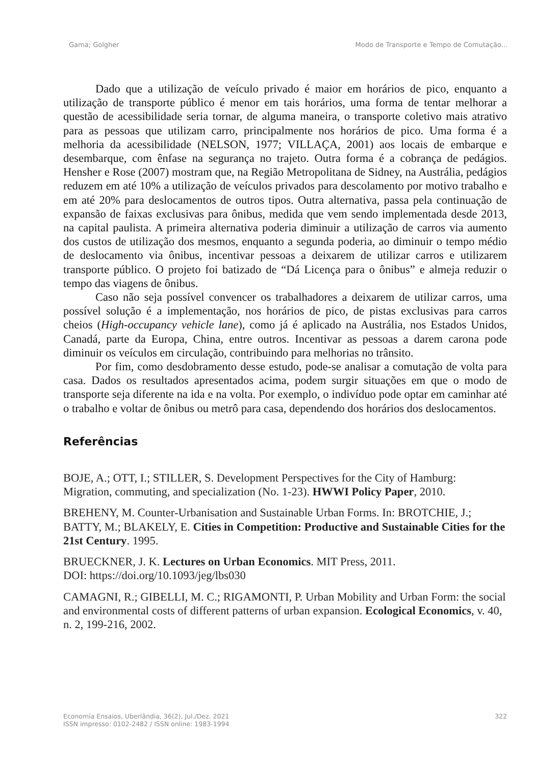Gama; Golgher Modo de Transporte e Tempo de Comutação...
Dado que a utilização de veículo privado é maior em horários de pico, enquanto a utilização de transporte público é menor em tais horários, uma forma de tentar melhorar a questão de acessibilidade seria tornar, de alguma maneira, o transporte coletivo mais atrativo para as pessoas que utilizam carro, principalmente nos horários de pico. Uma forma é a melhoria da acessibilidade (NELSON, 1977; VILLAÇA, 2001) aos locais de embarque e desembarque, com ênfase na segurança no trajeto. Outra forma é a cobrança de pedágios. Hensher e Rose (2007) mostram que, na Região Metropolitana de Sidney, na Austrália, pedágios reduzem em até 10% a utilização de veículos privados para descolamento por motivo trabalho e em até 20% para deslocamentos de outros tipos. Outra alternativa, passa pela continuação de expansão de faixas exclusivas para ônibus, medida que vem sendo implementada desde 2013, na capital paulista. A primeira alternativa poderia diminuir a utilização de carros via aumento dos custos de utilização dos mesmos, enquanto a segunda poderia, ao diminuir o tempo médio de deslocamento via ônibus, incentivar pessoas a deixarem de utilizar carros e utilizarem transporte público. O projeto foi batizado de “Dá Licença para o ônibus” e almeja reduzir o tempo das viagens de ônibus.
Caso não seja possível convencer os trabalhadores a deixarem de utilizar carros, uma possível solução é a implementação, nos horários de pico, de pistas exclusivas para carros cheios (High-occupancy vehicle lane), como já é aplicado na Austrália, nos Estados Unidos, Canadá, parte da Europa, China, entre outros. Incentivar as pessoas a darem carona pode diminuir os veículos em circulação, contribuindo para melhorias no trânsito.
Por fim, como desdobramento desse estudo, pode-se analisar a comutação de volta para casa. Dados os resultados apresentados acima, podem surgir situações em que o modo de transporte seja diferente na ida e na volta. Por exemplo, o indivíduo pode optar em caminhar até o trabalho e voltar de ônibus ou metrô para casa, dependendo dos horários dos deslocamentos.
Referências
BOJE, A.; OTT, I.; STILLER, S. Development Perspectives for the City of Hamburg: Migration, commuting, and specialization (No. 1-23). HWWI Policy Paper, 2010.
BREHENY, M. Counter-Urbanisation and Sustainable Urban Forms. In: BROTCHIE, J.; BATTY, M.; BLAKELY, E. Cities in Competition: Productive and Sustainable Cities for the 21st Century. 1995.
BRUECKNER, J. K. Lectures on Urban Economics. MIT Press, 2011.
DOI: https://doi.org/10.1093/jeg/lbs030
CAMAGNI, R.; GIBELLI, M. C.; RIGAMONTI, P. Urban Mobility and Urban Form: the social and environmental costs of different patterns of urban expansion. Ecological Economics, v. 40, n. 2, 199-216, 2002.
Economia Ensaios, Uberlândia, 36(2), Jul./Dez. 2021
ISSN impresso: 0102-2482 / ISSN online: 1983-1994 322